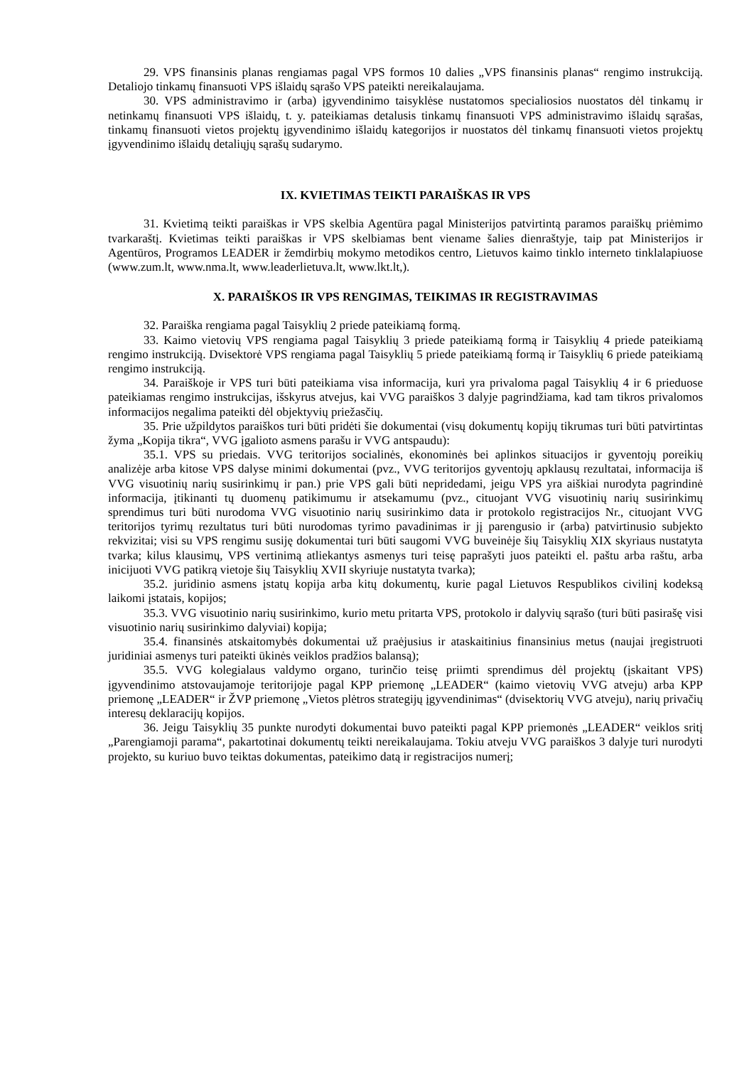29. VPS finansinis planas rengiamas pagal VPS formos 10 dalies „VPS finansinis planas“ rengimo instrukciją. Detaliojo tinkamų finansuoti VPS išlaidų sąrašo VPS pateikti nereikalaujama.
30. VPS administravimo ir (arba) įgyvendinimo taisyklėse nustatomos specialiosios nuostatos dėl tinkamų ir netinkamų finansuoti VPS išlaidų, t. y. pateikiamas detalusis tinkamų finansuoti VPS administravimo išlaidų sąrašas, tinkamų finansuoti vietos projektų įgyvendinimo išlaidų kategorijos ir nuostatos dėl tinkamų finansuoti vietos projektų įgyvendinimo išlaidų detaliųjų sąrašų sudarymo.
IX. KVIETIMAS TEIKTI PARAIŠKAS IR VPS
31. Kvietimą teikti paraiškas ir VPS skelbia Agentūra pagal Ministerijos patvirtintą paramos paraiškų priėmimo tvarkaraštį. Kvietimas teikti paraiškas ir VPS skelbiamas bent viename šalies dienraštyje, taip pat Ministerijos ir Agentūros, Programos LEADER ir žemdirbių mokymo metodikos centro, Lietuvos kaimo tinklo interneto tinklalapiuose (www.zum.lt, www.nma.lt, www.leaderlietuva.lt, www.lkt.lt,).
X. PARAIŠKOS IR VPS RENGIMAS, TEIKIMAS IR REGISTRAVIMAS
32. Paraiška rengiama pagal Taisyklių 2 priede pateikiamą formą.
33. Kaimo vietovių VPS rengiama pagal Taisyklių 3 priede pateikiamą formą ir Taisyklių 4 priede pateikiamą rengimo instrukciją. Dvisektorė VPS rengiama pagal Taisyklių 5 priede pateikiamą formą ir Taisyklių 6 priede pateikiamą rengimo instrukciją.
34. Paraiškoje ir VPS turi būti pateikiama visa informacija, kuri yra privaloma pagal Taisyklių 4 ir 6 prieduose pateikiamas rengimo instrukcijas, išskyrus atvejus, kai VVG paraiškos 3 dalyje pagrindžiama, kad tam tikros privalomos informacijos negalima pateikti dėl objektyvių priežasčių.
35. Prie užpildytos paraiškos turi būti pridėti šie dokumentai (visų dokumentų kopijų tikrumas turi būti patvirtintas žyma „Kopija tikra“, VVG įgalioto asmens parašu ir VVG antspaudu):
35.1. VPS su priedais. VVG teritorijos socialinės, ekonominės bei aplinkos situacijos ir gyventojų poreikių analizėje arba kitose VPS dalyse minimi dokumentai (pvz., VVG teritorijos gyventojų apklausų rezultatai, informacija iš VVG visuotinių narių susirinkimų ir pan.) prie VPS gali būti nepridedami, jeigu VPS yra aiškiai nurodyta pagrindinė informacija, įtikinanti tų duomenų patikimumu ir atsekamumu (pvz., cituojant VVG visuotinių narių susirinkimų sprendimus turi būti nurodoma VVG visuotinio narių susirinkimo data ir protokolo registracijos Nr., cituojant VVG teritorijos tyrimų rezultatus turi būti nurodomas tyrimo pavadinimas ir jį parengusio ir (arba) patvirtinusio subjekto rekvizitai; visi su VPS rengimu susiję dokumentai turi būti saugomi VVG buveinėje šių Taisyklių XIX skyriaus nustatyta tvarka; kilus klausimų, VPS vertinimą atliekantys asmenys turi teisę paprašyti juos pateikti el. paštu arba raštu, arba inicijuoti VVG patikrą vietoje šių Taisyklių XVII skyriuje nustatyta tvarka);
35.2. juridinio asmens įstatų kopija arba kitų dokumentų, kurie pagal Lietuvos Respublikos civilinį kodeksą laikomi įstatais, kopijos;
35.3. VVG visuotinio narių susirinkimo, kurio metu pritarta VPS, protokolo ir dalyvių sąrašo (turi būti pasirašę visi visuotinio narių susirinkimo dalyviai) kopija;
35.4. finansinės atskaitomybės dokumentai už praėjusius ir ataskaitinius finansinius metus (naujai įregistruoti juridiniai asmenys turi pateikti ūkinės veiklos pradžios balansą);
35.5. VVG kolegialaus valdymo organo, turinčio teisę priimti sprendimus dėl projektų (įskaitant VPS) įgyvendinimo atstovaujamoje teritorijoje pagal KPP priemonę „LEADER“ (kaimo vietovių VVG atveju) arba KPP priemonę „LEADER“ ir ŽVP priemonę „Vietos plėtros strategijų įgyvendinimas“ (dvisektorių VVG atveju), narių privačių interesų deklaracijų kopijos.
36. Jeigu Taisyklių 35 punkte nurodyti dokumentai buvo pateikti pagal KPP priemonės „LEADER“ veiklos sritį „Parengiamoji parama“, pakartotinai dokumentų teikti nereikalaujama. Tokiu atveju VVG paraiškos 3 dalyje turi nurodyti projekto, su kuriuo buvo teiktas dokumentas, pateikimo datą ir registracijos numerį;